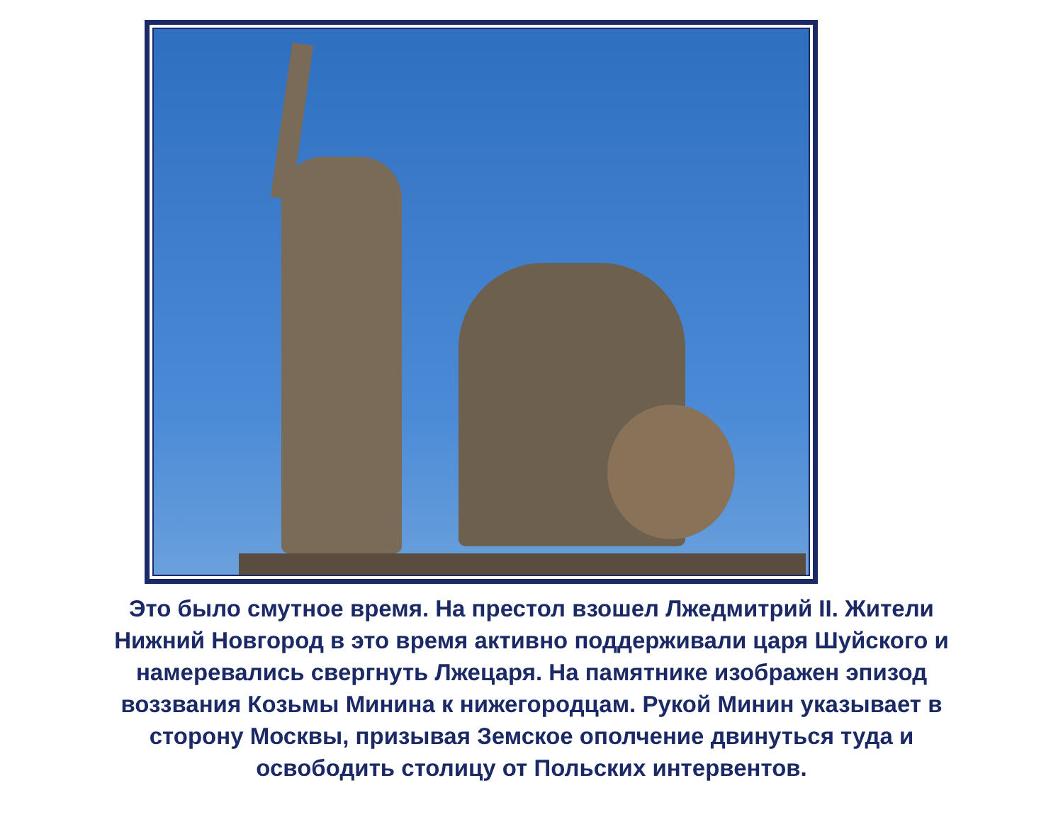Это было смутное время. На престол взошел Лжедмитрий II. Жители Нижний Новгород в это время активно поддерживали царя Шуйского и намеревались свергнуть Лжецаря. На памятнике изображен эпизод воззвания Козьмы Минина к нижегородцам. Рукой Минин указывает в сторону Москвы, призывая Земское ополчение двинуться туда и освободить столицу от Польских интервентов.